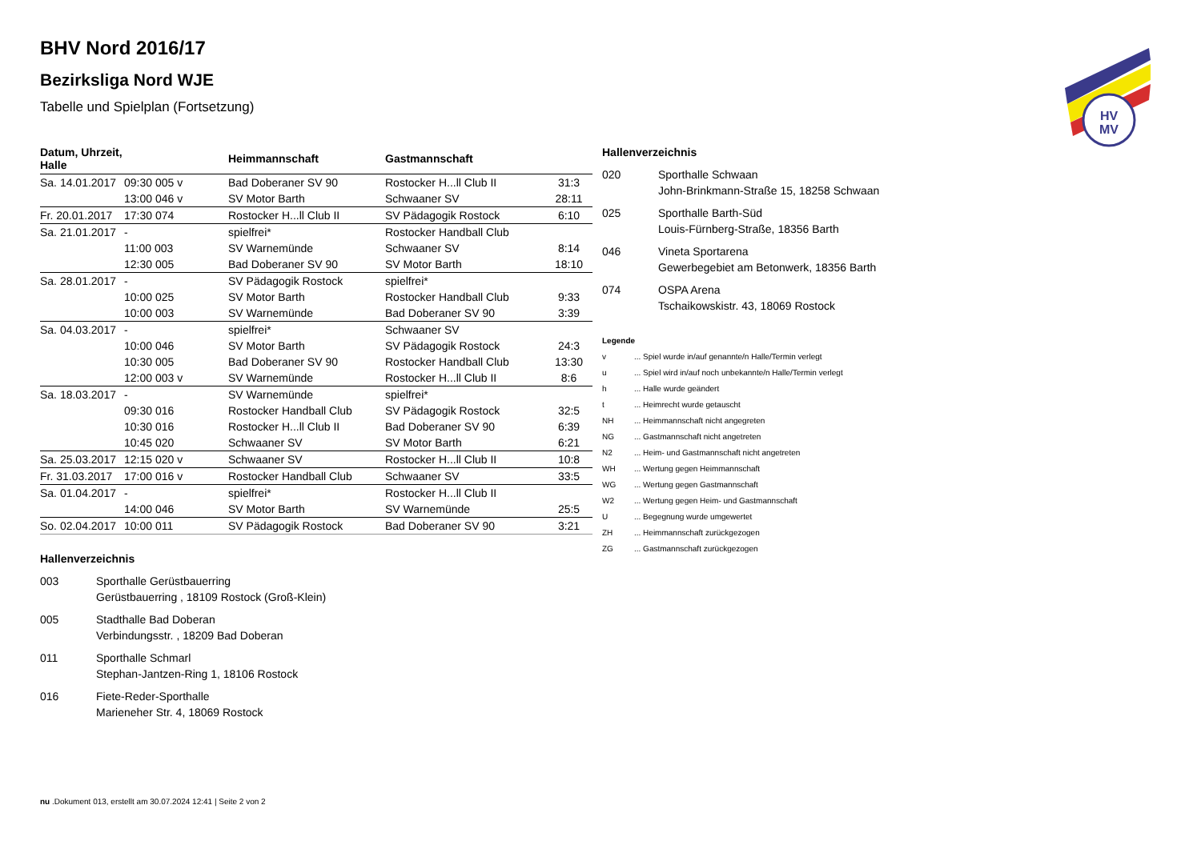HV
MV
BHV Nord 2016/17
Bezirksliga Nord WJE
Tabelle und Spielplan (Fortsetzung)
| Datum, Uhrzeit, Halle | | Heimmannschaft | Gastmannschaft | |
| --- | --- | --- | --- | --- |
| Sa. 14.01.2017 | 09:30 005 v | Bad Doberaner SV 90 | Rostocker H...ll Club II | 31:3 |
| | 13:00 046 v | SV Motor Barth | Schwaaner SV | 28:11 |
| Fr. 20.01.2017 | 17:30 074 | Rostocker H...ll Club II | SV Pädagogik Rostock | 6:10 |
| Sa. 21.01.2017 | - | spielfrei* | Rostocker Handball Club | |
| | 11:00 003 | SV Warnemünde | Schwaaner SV | 8:14 |
| | 12:30 005 | Bad Doberaner SV 90 | SV Motor Barth | 18:10 |
| Sa. 28.01.2017 | - | SV Pädagogik Rostock | spielfrei* | |
| | 10:00 025 | SV Motor Barth | Rostocker Handball Club | 9:33 |
| | 10:00 003 | SV Warnemünde | Bad Doberaner SV 90 | 3:39 |
| Sa. 04.03.2017 | - | spielfrei* | Schwaaner SV | |
| | 10:00 046 | SV Motor Barth | SV Pädagogik Rostock | 24:3 |
| | 10:30 005 | Bad Doberaner SV 90 | Rostocker Handball Club | 13:30 |
| | 12:00 003 v | SV Warnemünde | Rostocker H...ll Club II | 8:6 |
| Sa. 18.03.2017 | - | SV Warnemünde | spielfrei* | |
| | 09:30 016 | Rostocker Handball Club | SV Pädagogik Rostock | 32:5 |
| | 10:30 016 | Rostocker H...ll Club II | Bad Doberaner SV 90 | 6:39 |
| | 10:45 020 | Schwaaner SV | SV Motor Barth | 6:21 |
| Sa. 25.03.2017 | 12:15 020 v | Schwaaner SV | Rostocker H...ll Club II | 10:8 |
| Fr. 31.03.2017 | 17:00 016 v | Rostocker Handball Club | Schwaaner SV | 33:5 |
| Sa. 01.04.2017 | - | spielfrei* | Rostocker H...ll Club II | |
| | 14:00 046 | SV Motor Barth | SV Warnemünde | 25:5 |
| So. 02.04.2017 | 10:00 011 | SV Pädagogik Rostock | Bad Doberaner SV 90 | 3:21 |
Hallenverzeichnis
003 Sporthalle Gerüstbauerring
Gerüstbauerring , 18109 Rostock (Groß-Klein)
005 Stadthalle Bad Doberan
Verbindungsstr. , 18209 Bad Doberan
011 Sporthalle Schmarl
Stephan-Jantzen-Ring 1, 18106 Rostock
016 Fiete-Reder-Sporthalle
Marieneher Str. 4, 18069 Rostock
Hallenverzeichnis
020 Sporthalle Schwaan
John-Brinkmann-Straße 15, 18258 Schwaan
025 Sporthalle Barth-Süd
Louis-Fürnberg-Straße, 18356 Barth
046 Vineta Sportarena
Gewerbegebiet am Betonwerk, 18356 Barth
074 OSPA Arena
Tschaikowskistr. 43, 18069 Rostock
Legende
v... Spiel wurde in/auf genannte/n Halle/Termin verlegt
u... Spiel wird in/auf noch unbekannte/n Halle/Termin verlegt
h... Halle wurde geändert
t... Heimrecht wurde getauscht
NH... Heimmannschaft nicht angegreten
NG... Gastmannschaft nicht angetreten
N2... Heim- und Gastmannschaft nicht angetreten
WH... Wertung gegen Heimmannschaft
WG... Wertung gegen Gastmannschaft
W2... Wertung gegen Heim- und Gastmannschaft
U... Begegnung wurde umgewertet
ZH... Heimmannschaft zurückgezogen
ZG... Gastmannschaft zurückgezogen
nu .Dokument 013, erstellt am 30.07.2024 12:41 | Seite 2 von 2